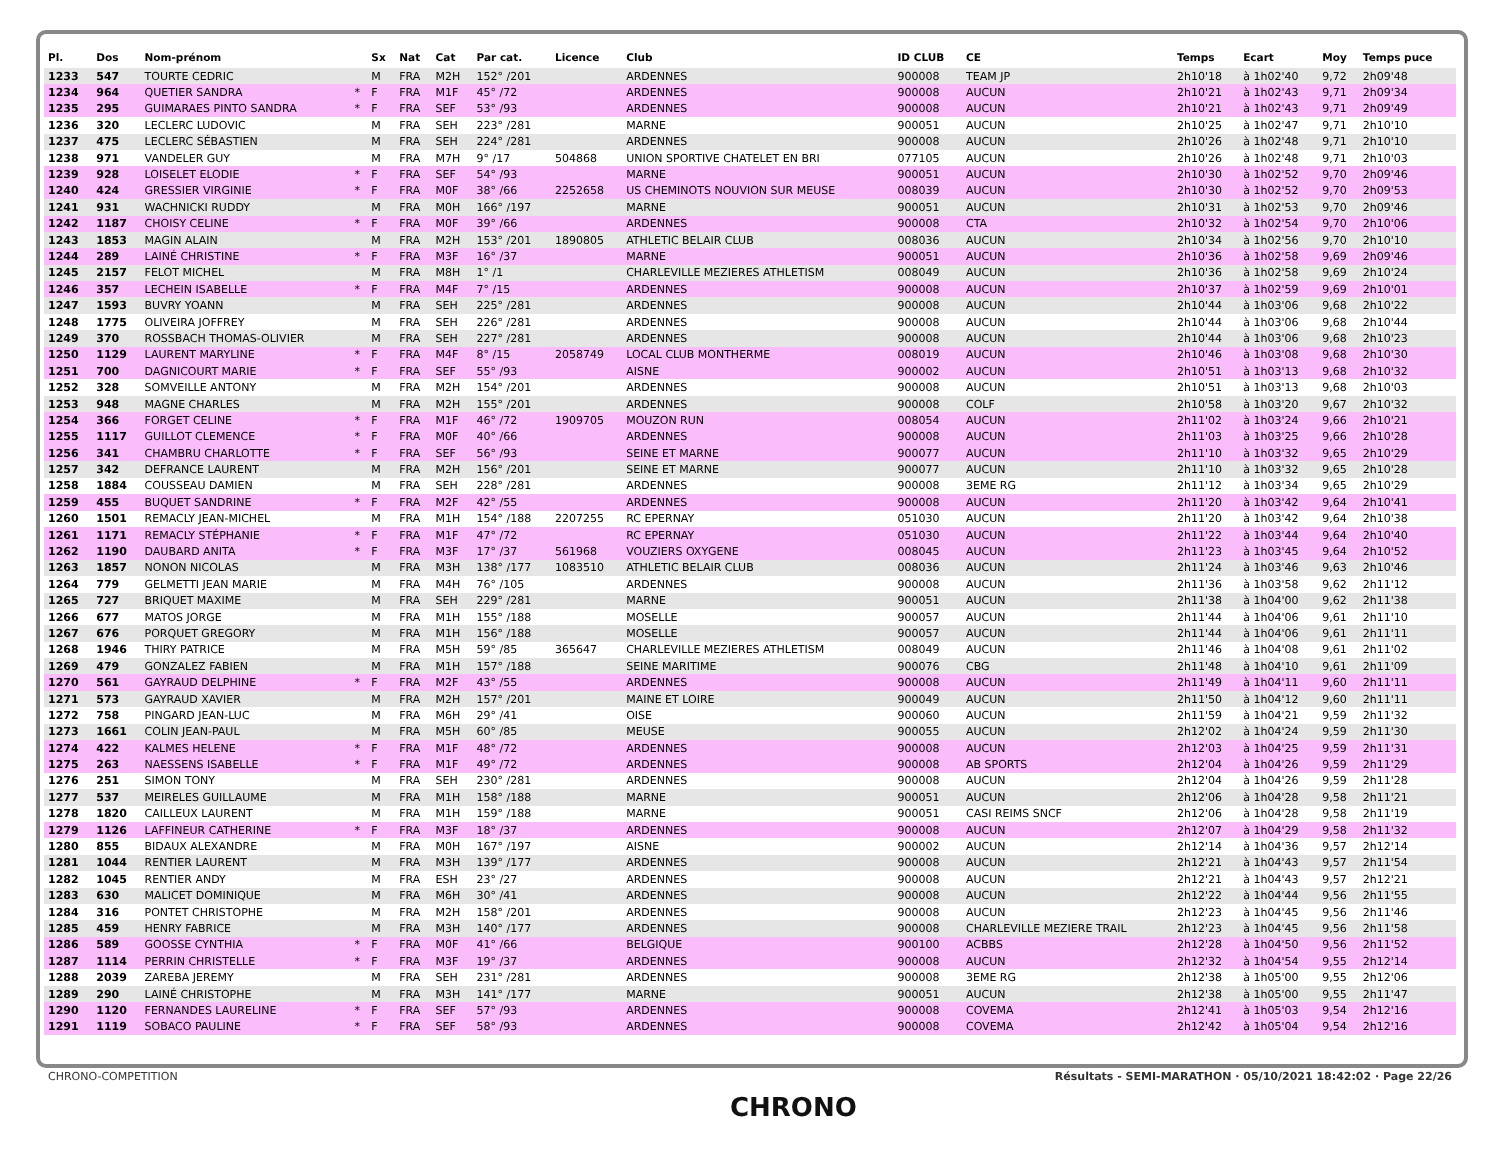| Pl. | Dos | Nom-prénom | | Sx | Nat | Cat | Par cat. | Licence | Club | ID CLUB | CE | Temps | Ecart | Moy | Temps puce |
| --- | --- | --- | --- | --- | --- | --- | --- | --- | --- | --- | --- | --- | --- | --- | --- |
| 1233 | 547 | TOURTE CEDRIC | | M | FRA | M2H | 152° /201 | | ARDENNES | 900008 | TEAM JP | 2h10'18 | à 1h02'40 | 9,72 | 2h09'48 |
| 1234 | 964 | QUETIER SANDRA | * | F | FRA | M1F | 45° /72 | | ARDENNES | 900008 | AUCUN | 2h10'21 | à 1h02'43 | 9,71 | 2h09'34 |
| 1235 | 295 | GUIMARAES PINTO SANDRA | * | F | FRA | SEF | 53° /93 | | ARDENNES | 900008 | AUCUN | 2h10'21 | à 1h02'43 | 9,71 | 2h09'49 |
| 1236 | 320 | LECLERC LUDOVIC | | M | FRA | SEH | 223° /281 | | MARNE | 900051 | AUCUN | 2h10'25 | à 1h02'47 | 9,71 | 2h10'10 |
| 1237 | 475 | LECLERC SÉBASTIEN | | M | FRA | SEH | 224° /281 | | ARDENNES | 900008 | AUCUN | 2h10'26 | à 1h02'48 | 9,71 | 2h10'10 |
| 1238 | 971 | VANDELER GUY | | M | FRA | M7H | 9° /17 | 504868 | UNION SPORTIVE CHATELET EN BRI | 077105 | AUCUN | 2h10'26 | à 1h02'48 | 9,71 | 2h10'03 |
| 1239 | 928 | LOISELET ELODIE | * | F | FRA | SEF | 54° /93 | | MARNE | 900051 | AUCUN | 2h10'30 | à 1h02'52 | 9,70 | 2h09'46 |
| 1240 | 424 | GRESSIER VIRGINIE | * | F | FRA | M0F | 38° /66 | 2252658 | US CHEMINOTS NOUVION SUR MEUSE | 008039 | AUCUN | 2h10'30 | à 1h02'52 | 9,70 | 2h09'53 |
| 1241 | 931 | WACHNICKI RUDDY | | M | FRA | M0H | 166° /197 | | MARNE | 900051 | AUCUN | 2h10'31 | à 1h02'53 | 9,70 | 2h09'46 |
| 1242 | 1187 | CHOISY CELINE | * | F | FRA | M0F | 39° /66 | | ARDENNES | 900008 | CTA | 2h10'32 | à 1h02'54 | 9,70 | 2h10'06 |
| 1243 | 1853 | MAGIN ALAIN | | M | FRA | M2H | 153° /201 | 1890805 | ATHLETIC BELAIR CLUB | 008036 | AUCUN | 2h10'34 | à 1h02'56 | 9,70 | 2h10'10 |
| 1244 | 289 | LAINÉ CHRISTINE | * | F | FRA | M3F | 16° /37 | | MARNE | 900051 | AUCUN | 2h10'36 | à 1h02'58 | 9,69 | 2h09'46 |
| 1245 | 2157 | FELOT MICHEL | | M | FRA | M8H | 1° /1 | | CHARLEVILLE MEZIERES ATHLETISM | 008049 | AUCUN | 2h10'36 | à 1h02'58 | 9,69 | 2h10'24 |
| 1246 | 357 | LECHEIN ISABELLE | * | F | FRA | M4F | 7° /15 | | ARDENNES | 900008 | AUCUN | 2h10'37 | à 1h02'59 | 9,69 | 2h10'01 |
| 1247 | 1593 | BUVRY YOANN | | M | FRA | SEH | 225° /281 | | ARDENNES | 900008 | AUCUN | 2h10'44 | à 1h03'06 | 9,68 | 2h10'22 |
| 1248 | 1775 | OLIVEIRA JOFFREY | | M | FRA | SEH | 226° /281 | | ARDENNES | 900008 | AUCUN | 2h10'44 | à 1h03'06 | 9,68 | 2h10'44 |
| 1249 | 370 | ROSSBACH THOMAS-OLIVIER | | M | FRA | SEH | 227° /281 | | ARDENNES | 900008 | AUCUN | 2h10'44 | à 1h03'06 | 9,68 | 2h10'23 |
| 1250 | 1129 | LAURENT MARYLINE | * | F | FRA | M4F | 8° /15 | 2058749 | LOCAL CLUB MONTHERME | 008019 | AUCUN | 2h10'46 | à 1h03'08 | 9,68 | 2h10'30 |
| 1251 | 700 | DAGNICOURT MARIE | * | F | FRA | SEF | 55° /93 | | AISNE | 900002 | AUCUN | 2h10'51 | à 1h03'13 | 9,68 | 2h10'32 |
| 1252 | 328 | SOMVEILLE ANTONY | | M | FRA | M2H | 154° /201 | | ARDENNES | 900008 | AUCUN | 2h10'51 | à 1h03'13 | 9,68 | 2h10'03 |
| 1253 | 948 | MAGNE CHARLES | | M | FRA | M2H | 155° /201 | | ARDENNES | 900008 | COLF | 2h10'58 | à 1h03'20 | 9,67 | 2h10'32 |
| 1254 | 366 | FORGET CELINE | * | F | FRA | M1F | 46° /72 | 1909705 | MOUZON RUN | 008054 | AUCUN | 2h11'02 | à 1h03'24 | 9,66 | 2h10'21 |
| 1255 | 1117 | GUILLOT CLEMENCE | * | F | FRA | M0F | 40° /66 | | ARDENNES | 900008 | AUCUN | 2h11'03 | à 1h03'25 | 9,66 | 2h10'28 |
| 1256 | 341 | CHAMBRU CHARLOTTE | * | F | FRA | SEF | 56° /93 | | SEINE ET MARNE | 900077 | AUCUN | 2h11'10 | à 1h03'32 | 9,65 | 2h10'29 |
| 1257 | 342 | DEFRANCE LAURENT | | M | FRA | M2H | 156° /201 | | SEINE ET MARNE | 900077 | AUCUN | 2h11'10 | à 1h03'32 | 9,65 | 2h10'28 |
| 1258 | 1884 | COUSSEAU DAMIEN | | M | FRA | SEH | 228° /281 | | ARDENNES | 900008 | 3EME RG | 2h11'12 | à 1h03'34 | 9,65 | 2h10'29 |
| 1259 | 455 | BUQUET SANDRINE | * | F | FRA | M2F | 42° /55 | | ARDENNES | 900008 | AUCUN | 2h11'20 | à 1h03'42 | 9,64 | 2h10'41 |
| 1260 | 1501 | REMACLY JEAN-MICHEL | | M | FRA | M1H | 154° /188 | 2207255 | RC EPERNAY | 051030 | AUCUN | 2h11'20 | à 1h03'42 | 9,64 | 2h10'38 |
| 1261 | 1171 | REMACLY STÉPHANIE | * | F | FRA | M1F | 47° /72 | | RC EPERNAY | 051030 | AUCUN | 2h11'22 | à 1h03'44 | 9,64 | 2h10'40 |
| 1262 | 1190 | DAUBARD ANITA | * | F | FRA | M3F | 17° /37 | 561968 | VOUZIERS OXYGENE | 008045 | AUCUN | 2h11'23 | à 1h03'45 | 9,64 | 2h10'52 |
| 1263 | 1857 | NONON NICOLAS | | M | FRA | M3H | 138° /177 | 1083510 | ATHLETIC BELAIR CLUB | 008036 | AUCUN | 2h11'24 | à 1h03'46 | 9,63 | 2h10'46 |
| 1264 | 779 | GELMETTI JEAN MARIE | | M | FRA | M4H | 76° /105 | | ARDENNES | 900008 | AUCUN | 2h11'36 | à 1h03'58 | 9,62 | 2h11'12 |
| 1265 | 727 | BRIQUET MAXIME | | M | FRA | SEH | 229° /281 | | MARNE | 900051 | AUCUN | 2h11'38 | à 1h04'00 | 9,62 | 2h11'38 |
| 1266 | 677 | MATOS JORGE | | M | FRA | M1H | 155° /188 | | MOSELLE | 900057 | AUCUN | 2h11'44 | à 1h04'06 | 9,61 | 2h11'10 |
| 1267 | 676 | PORQUET GREGORY | | M | FRA | M1H | 156° /188 | | MOSELLE | 900057 | AUCUN | 2h11'44 | à 1h04'06 | 9,61 | 2h11'11 |
| 1268 | 1946 | THIRY PATRICE | | M | FRA | M5H | 59° /85 | 365647 | CHARLEVILLE MEZIERES ATHLETISM | 008049 | AUCUN | 2h11'46 | à 1h04'08 | 9,61 | 2h11'02 |
| 1269 | 479 | GONZALEZ FABIEN | | M | FRA | M1H | 157° /188 | | SEINE MARITIME | 900076 | CBG | 2h11'48 | à 1h04'10 | 9,61 | 2h11'09 |
| 1270 | 561 | GAYRAUD DELPHINE | * | F | FRA | M2F | 43° /55 | | ARDENNES | 900008 | AUCUN | 2h11'49 | à 1h04'11 | 9,60 | 2h11'11 |
| 1271 | 573 | GAYRAUD XAVIER | | M | FRA | M2H | 157° /201 | | MAINE ET LOIRE | 900049 | AUCUN | 2h11'50 | à 1h04'12 | 9,60 | 2h11'11 |
| 1272 | 758 | PINGARD JEAN-LUC | | M | FRA | M6H | 29° /41 | | OISE | 900060 | AUCUN | 2h11'59 | à 1h04'21 | 9,59 | 2h11'32 |
| 1273 | 1661 | COLIN JEAN-PAUL | | M | FRA | M5H | 60° /85 | | MEUSE | 900055 | AUCUN | 2h12'02 | à 1h04'24 | 9,59 | 2h11'30 |
| 1274 | 422 | KALMES HELENE | * | F | FRA | M1F | 48° /72 | | ARDENNES | 900008 | AUCUN | 2h12'03 | à 1h04'25 | 9,59 | 2h11'31 |
| 1275 | 263 | NAESSENS ISABELLE | * | F | FRA | M1F | 49° /72 | | ARDENNES | 900008 | AB SPORTS | 2h12'04 | à 1h04'26 | 9,59 | 2h11'29 |
| 1276 | 251 | SIMON TONY | | M | FRA | SEH | 230° /281 | | ARDENNES | 900008 | AUCUN | 2h12'04 | à 1h04'26 | 9,59 | 2h11'28 |
| 1277 | 537 | MEIRELES GUILLAUME | | M | FRA | M1H | 158° /188 | | MARNE | 900051 | AUCUN | 2h12'06 | à 1h04'28 | 9,58 | 2h11'21 |
| 1278 | 1820 | CAILLEUX LAURENT | | M | FRA | M1H | 159° /188 | | MARNE | 900051 | CASI REIMS SNCF | 2h12'06 | à 1h04'28 | 9,58 | 2h11'19 |
| 1279 | 1126 | LAFFINEUR CATHERINE | * | F | FRA | M3F | 18° /37 | | ARDENNES | 900008 | AUCUN | 2h12'07 | à 1h04'29 | 9,58 | 2h11'32 |
| 1280 | 855 | BIDAUX ALEXANDRE | | M | FRA | M0H | 167° /197 | | AISNE | 900002 | AUCUN | 2h12'14 | à 1h04'36 | 9,57 | 2h12'14 |
| 1281 | 1044 | RENTIER LAURENT | | M | FRA | M3H | 139° /177 | | ARDENNES | 900008 | AUCUN | 2h12'21 | à 1h04'43 | 9,57 | 2h11'54 |
| 1282 | 1045 | RENTIER ANDY | | M | FRA | ESH | 23° /27 | | ARDENNES | 900008 | AUCUN | 2h12'21 | à 1h04'43 | 9,57 | 2h12'21 |
| 1283 | 630 | MALICET DOMINIQUE | | M | FRA | M6H | 30° /41 | | ARDENNES | 900008 | AUCUN | 2h12'22 | à 1h04'44 | 9,56 | 2h11'55 |
| 1284 | 316 | PONTET CHRISTOPHE | | M | FRA | M2H | 158° /201 | | ARDENNES | 900008 | AUCUN | 2h12'23 | à 1h04'45 | 9,56 | 2h11'46 |
| 1285 | 459 | HENRY FABRICE | | M | FRA | M3H | 140° /177 | | ARDENNES | 900008 | CHARLEVILLE MEZIERE TRAIL | 2h12'23 | à 1h04'45 | 9,56 | 2h11'58 |
| 1286 | 589 | GOOSSE CYNTHIA | * | F | FRA | M0F | 41° /66 | | BELGIQUE | 900100 | ACBBS | 2h12'28 | à 1h04'50 | 9,56 | 2h11'52 |
| 1287 | 1114 | PERRIN CHRISTELLE | * | F | FRA | M3F | 19° /37 | | ARDENNES | 900008 | AUCUN | 2h12'32 | à 1h04'54 | 9,55 | 2h12'14 |
| 1288 | 2039 | ZAREBA JEREMY | | M | FRA | SEH | 231° /281 | | ARDENNES | 900008 | 3EME RG | 2h12'38 | à 1h05'00 | 9,55 | 2h12'06 |
| 1289 | 290 | LAINÉ CHRISTOPHE | | M | FRA | M3H | 141° /177 | | MARNE | 900051 | AUCUN | 2h12'38 | à 1h05'00 | 9,55 | 2h11'47 |
| 1290 | 1120 | FERNANDES LAURELINE | * | F | FRA | SEF | 57° /93 | | ARDENNES | 900008 | COVEMA | 2h12'41 | à 1h05'03 | 9,54 | 2h12'16 |
| 1291 | 1119 | SOBACO PAULINE | * | F | FRA | SEF | 58° /93 | | ARDENNES | 900008 | COVEMA | 2h12'42 | à 1h05'04 | 9,54 | 2h12'16 |
CHRONO-COMPETITION Résultats - SEMI-MARATHON · 05/10/2021 18:42:02 · Page 22/26
CHRONO